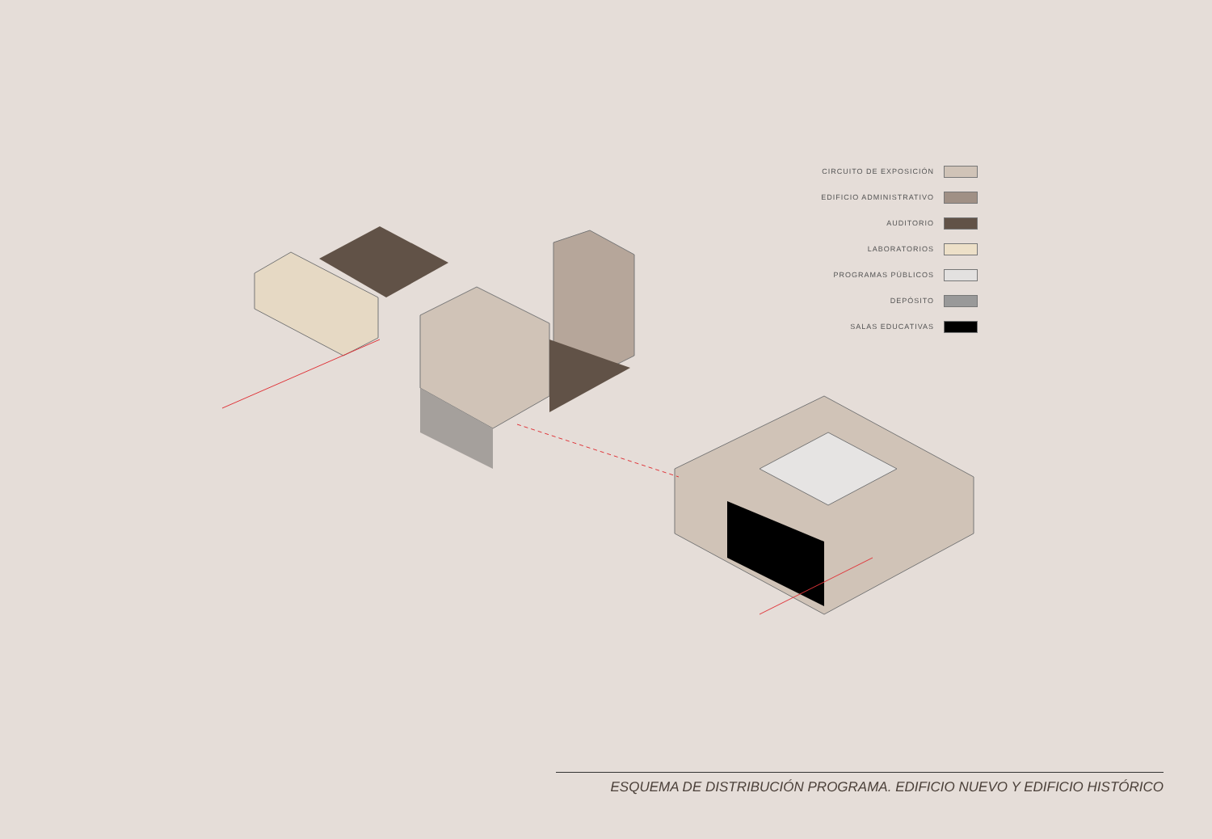CIRCUITO DE EXPOSICIÓN
EDIFICIO ADMINISTRATIVO
AUDITORIO
LABORATORIOS
PROGRAMAS PÚBLICOS
DEPÓSITO
SALAS EDUCATIVAS
ESQUEMA DE DISTRIBUCIÓN PROGRAMA. EDIFICIO NUEVO Y EDIFICIO HISTÓRICO